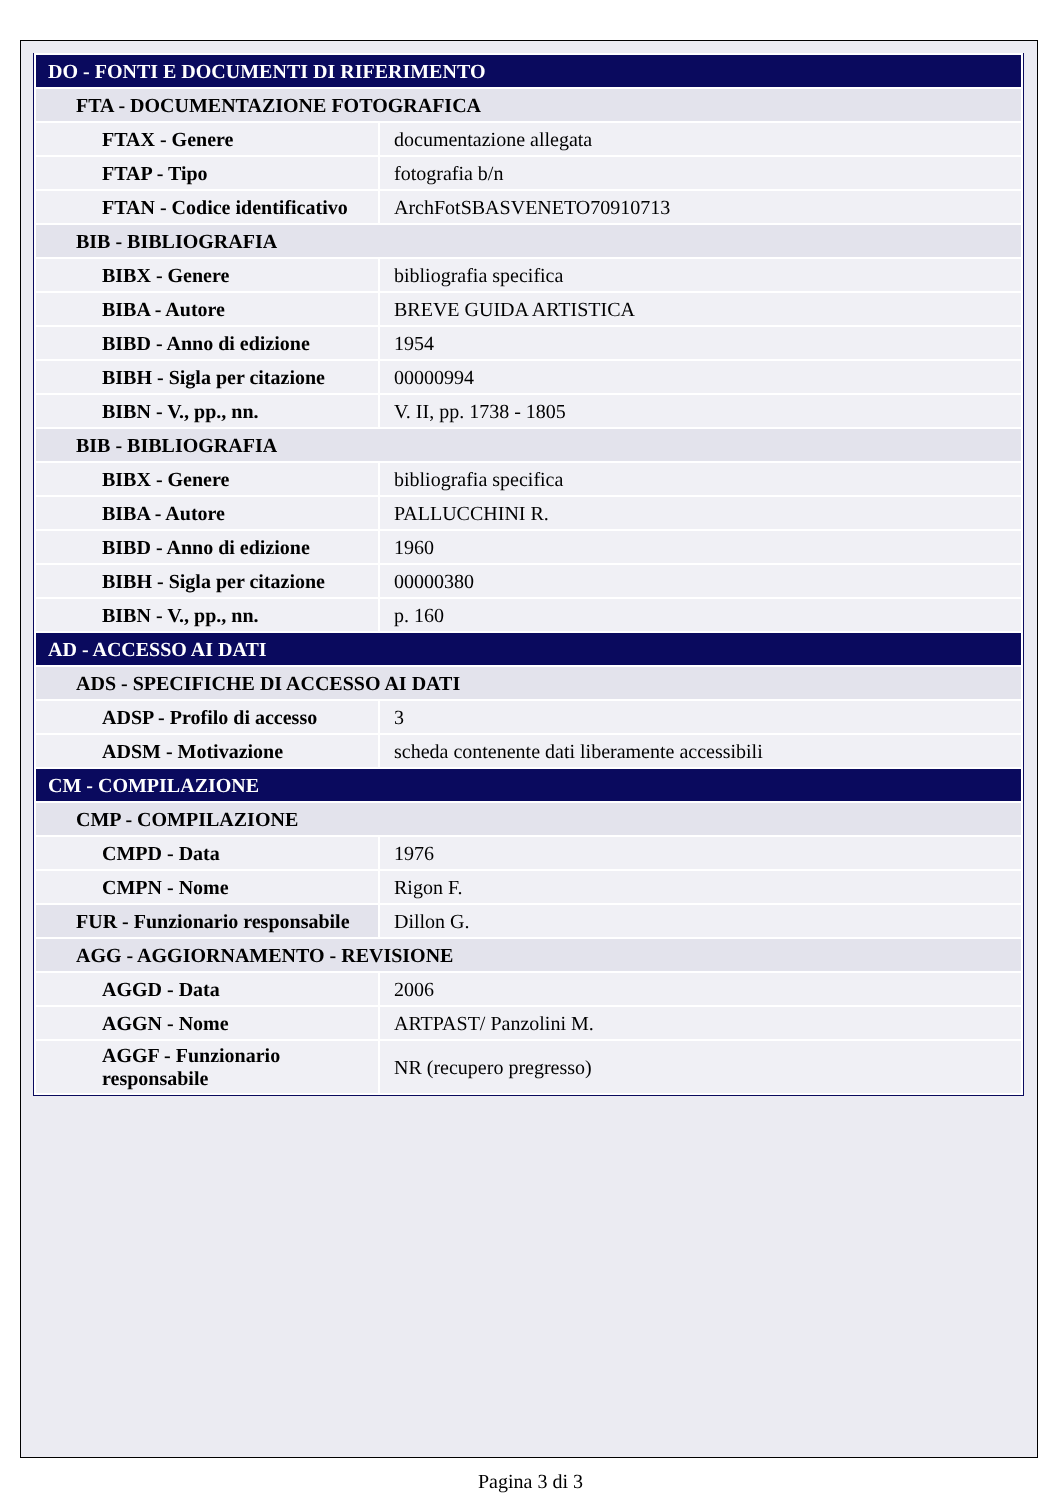| DO - FONTI E DOCUMENTI DI RIFERIMENTO | |
| FTA - DOCUMENTAZIONE FOTOGRAFICA | |
| FTAX - Genere | documentazione allegata |
| FTAP - Tipo | fotografia b/n |
| FTAN - Codice identificativo | ArchFotSBASVENETO70910713 |
| BIB - BIBLIOGRAFIA | |
| BIBX - Genere | bibliografia specifica |
| BIBA - Autore | BREVE GUIDA ARTISTICA |
| BIBD - Anno di edizione | 1954 |
| BIBH - Sigla per citazione | 00000994 |
| BIBN - V., pp., nn. | V. II, pp. 1738 - 1805 |
| BIB - BIBLIOGRAFIA | |
| BIBX - Genere | bibliografia specifica |
| BIBA - Autore | PALLUCCHINI R. |
| BIBD - Anno di edizione | 1960 |
| BIBH - Sigla per citazione | 00000380 |
| BIBN - V., pp., nn. | p. 160 |
| AD - ACCESSO AI DATI | |
| ADS - SPECIFICHE DI ACCESSO AI DATI | |
| ADSP - Profilo di accesso | 3 |
| ADSM - Motivazione | scheda contenente dati liberamente accessibili |
| CM - COMPILAZIONE | |
| CMP - COMPILAZIONE | |
| CMPD - Data | 1976 |
| CMPN - Nome | Rigon F. |
| FUR - Funzionario responsabile | Dillon G. |
| AGG - AGGIORNAMENTO - REVISIONE | |
| AGGD - Data | 2006 |
| AGGN - Nome | ARTPAST/ Panzolini M. |
| AGGF - Funzionario responsabile | NR (recupero pregresso) |
Pagina 3 di 3